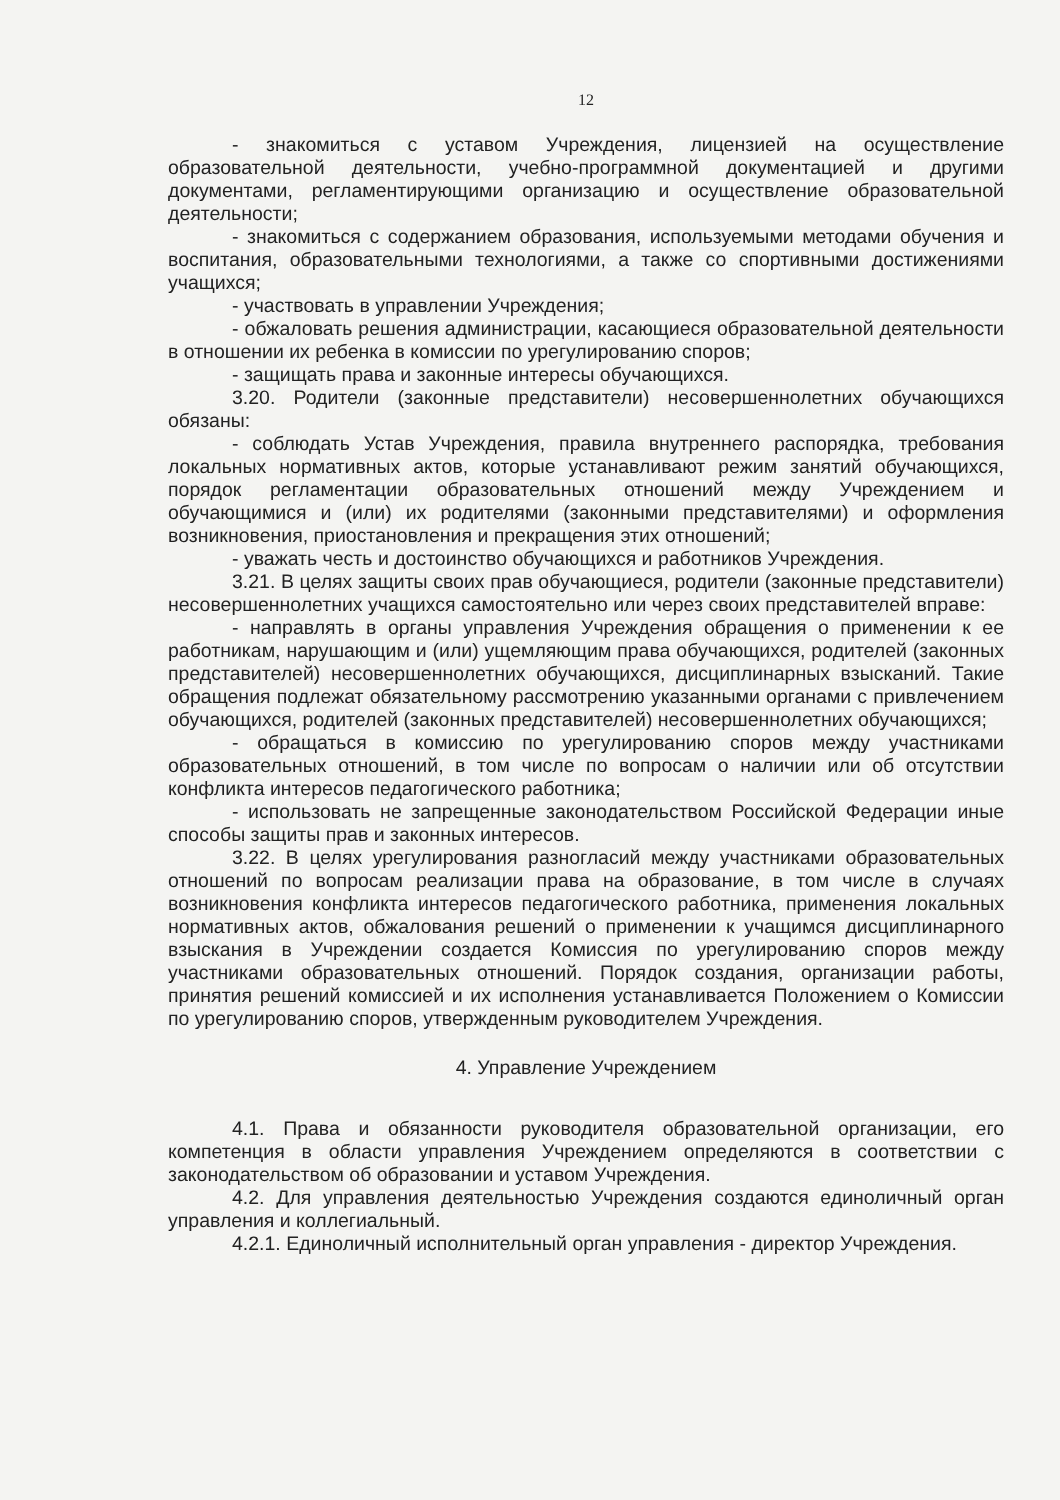12
- знакомиться с уставом Учреждения, лицензией на осуществление образовательной деятельности, учебно-программной документацией и другими документами, регламентирующими организацию и осуществление образовательной деятельности;
- знакомиться с содержанием образования, используемыми методами обучения и воспитания, образовательными технологиями, а также со спортивными достижениями учащихся;
- участвовать в управлении Учреждения;
- обжаловать решения администрации, касающиеся образовательной деятельности в отношении их ребенка в комиссии по урегулированию споров;
- защищать права и законные интересы обучающихся.
3.20. Родители (законные представители) несовершеннолетних обучающихся обязаны:
- соблюдать Устав Учреждения, правила внутреннего распорядка, требования локальных нормативных актов, которые устанавливают режим занятий обучающихся, порядок регламентации образовательных отношений между Учреждением и обучающимися и (или) их родителями (законными представителями) и оформления возникновения, приостановления и прекращения этих отношений;
- уважать честь и достоинство обучающихся и работников Учреждения.
3.21. В целях защиты своих прав обучающиеся, родители (законные представители) несовершеннолетних учащихся самостоятельно или через своих представителей вправе:
- направлять в органы управления Учреждения обращения о применении к ее работникам, нарушающим и (или) ущемляющим права обучающихся, родителей (законных представителей) несовершеннолетних обучающихся, дисциплинарных взысканий. Такие обращения подлежат обязательному рассмотрению указанными органами с привлечением обучающихся, родителей (законных представителей) несовершеннолетних обучающихся;
- обращаться в комиссию по урегулированию споров между участниками образовательных отношений, в том числе по вопросам о наличии или об отсутствии конфликта интересов педагогического работника;
- использовать не запрещенные законодательством Российской Федерации иные способы защиты прав и законных интересов.
3.22. В целях урегулирования разногласий между участниками образовательных отношений по вопросам реализации права на образование, в том числе в случаях возникновения конфликта интересов педагогического работника, применения локальных нормативных актов, обжалования решений о применении к учащимся дисциплинарного взыскания в Учреждении создается Комиссия по урегулированию споров между участниками образовательных отношений. Порядок создания, организации работы, принятия решений комиссией и их исполнения устанавливается Положением о Комиссии по урегулированию споров, утвержденным руководителем Учреждения.
4. Управление Учреждением
4.1. Права и обязанности руководителя образовательной организации, его компетенция в области управления Учреждением определяются в соответствии с законодательством об образовании и уставом Учреждения.
4.2. Для управления деятельностью Учреждения создаются единоличный орган управления и коллегиальный.
4.2.1. Единоличный исполнительный орган управления - директор Учреждения.